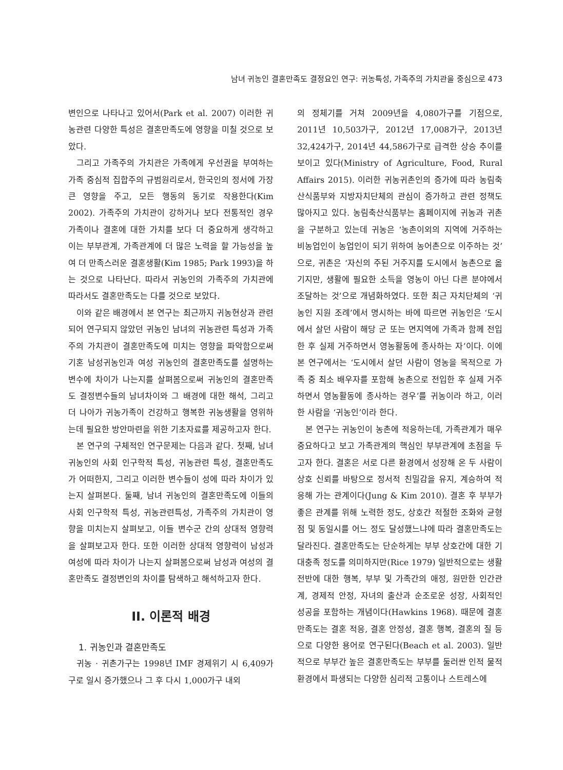남녀 귀농인 결혼만족도 결정요인 연구: 귀농특성, 가족주의 가치관을 중심으로 473
변인으로 나타나고 있어서(Park et al. 2007) 이러한 귀농관련 다양한 특성은 결혼만족도에 영향을 미칠 것으로 보았다.
그리고 가족주의 가치관은 가족에게 우선권을 부여하는 가족 중심적 집합주의 규범원리로서, 한국인의 정서에 가장 큰 영향을 주고, 모든 행동의 동기로 작용한다(Kim 2002). 가족주의 가치관이 강하거나 보다 전통적인 경우 가족이나 결혼에 대한 가치를 보다 더 중요하게 생각하고 이는 부부관계, 가족관계에 더 많은 노력을 할 가능성을 높여 더 만족스러운 결혼생활(Kim 1985; Park 1993)을 하는 것으로 나타난다. 따라서 귀농인의 가족주의 가치관에 따라서도 결혼만족도는 다를 것으로 보았다.
이와 같은 배경에서 본 연구는 최근까지 귀농현상과 관련되어 연구되지 않았던 귀농인 남녀의 귀농관련 특성과 가족주의 가치관이 결혼만족도에 미치는 영향을 파악함으로써 기혼 남성귀농인과 여성 귀농인의 결혼만족도를 설명하는 변수에 차이가 나는지를 살펴봄으로써 귀농인의 결혼만족도 결정변수들의 남녀차이와 그 배경에 대한 해석, 그리고 더 나아가 귀농가족이 건강하고 행복한 귀농생활을 영위하는데 필요한 방안마련을 위한 기초자료를 제공하고자 한다.
본 연구의 구체적인 연구문제는 다음과 같다. 첫째, 남녀 귀농인의 사회 인구학적 특성, 귀농관련 특성, 결혼만족도가 어떠한지, 그리고 이러한 변수들이 성에 따라 차이가 있는지 살펴본다. 둘째, 남녀 귀농인의 결혼만족도에 이들의 사회 인구학적 특성, 귀농관련특성, 가족주의 가치관이 영향을 미치는지 살펴보고, 이들 변수군 간의 상대적 영향력을 살펴보고자 한다. 또한 이러한 상대적 영향력이 남성과 여성에 따라 차이가 나는지 살펴봄으로써 남성과 여성의 결혼만족도 결정변인의 차이를 탐색하고 해석하고자 한다.
II. 이론적 배경
1. 귀농인과 결혼만족도
귀농 · 귀촌가구는 1998년 IMF 경제위기 시 6,409가구로 일시 증가했으나 그 후 다시 1,000가구 내외
의 정체기를 거쳐 2009년을 4,080가구를 기점으로, 2011년 10,503가구, 2012년 17,008가구, 2013년 32,424가구, 2014년 44,586가구로 급격한 상승 추이를 보이고 있다(Ministry of Agriculture, Food, Rural Affairs 2015). 이러한 귀농귀촌인의 증가에 따라 농림축산식품부와 지방자치단체의 관심이 증가하고 관련 정책도 많아지고 있다. 농림축산식품부는 홈페이지에 귀농과 귀촌을 구분하고 있는데 귀농은 ‘농촌이외의 지역에 거주하는 비농업인이 농업인이 되기 위하여 농어촌으로 이주하는 것’으로, 귀촌은 ‘자신의 주된 거주지를 도시에서 농촌으로 옮기지만, 생활에 필요한 소득을 영농이 아닌 다른 분야에서 조달하는 것’으로 개념화하였다. 또한 최근 자치단체의 ‘귀농인 지원 조례’에서 명시하는 바에 따르면 귀농인은 ‘도시에서 살던 사람이 해당 군 또는 면지역에 가족과 함께 전입한 후 실제 거주하면서 영농활동에 종사하는 자’이다. 이에 본 연구에서는 ‘도시에서 살던 사람이 영농을 목적으로 가족 중 최소 배우자를 포함해 농촌으로 전입한 후 실제 거주하면서 영농활동에 종사하는 경우’를 귀농이라 하고, 이러한 사람을 ‘귀농인’이라 한다.
본 연구는 귀농인이 농촌에 적응하는데, 가족관계가 매우 중요하다고 보고 가족관계의 핵심인 부부관계에 초점을 두고자 한다. 결혼은 서로 다른 환경에서 성장해 온 두 사람이 상호 신뢰를 바탕으로 정서적 친밀감을 유지, 계승하여 적응해 가는 관계이다(Jung & Kim 2010). 결혼 후 부부가 좋은 관계를 위해 노력한 정도, 상호간 적절한 조화와 균형점 및 동일시를 어느 정도 달성했느냐에 따라 결혼만족도는 달라진다. 결혼만족도는 단순하게는 부부 상호간에 대한 기대충족 정도를 의미하지만(Rice 1979) 일반적으로는 생활 전반에 대한 행복, 부부 및 가족간의 애정, 원만한 인간관계, 경제적 안정, 자녀의 출산과 순조로운 성장, 사회적인 성공을 포함하는 개념이다(Hawkins 1968). 때문에 결혼 만족도는 결혼 적응, 결혼 안정성, 결혼 행복, 결혼의 질 등으로 다양한 용어로 연구된다(Beach et al. 2003). 일반적으로 부부간 높은 결혼만족도는 부부를 둘러싼 인적 물적 환경에서 파생되는 다양한 심리적 고통이나 스트레스에